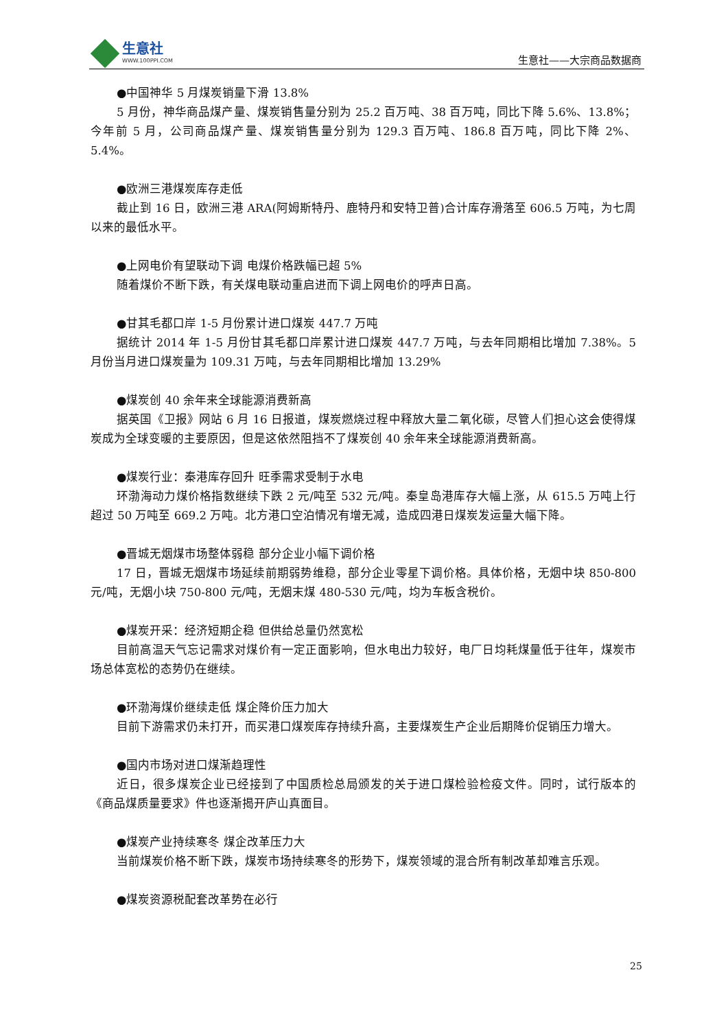生意社
WWW.100PPI.COM
生意社——大宗商品数据商
●中国神华 5 月煤炭销量下滑 13.8%
5 月份，神华商品煤产量、煤炭销售量分别为 25.2 百万吨、38 百万吨，同比下降 5.6%、13.8%；今年前 5 月，公司商品煤产量、煤炭销售量分别为 129.3 百万吨、186.8 百万吨，同比下降 2%、5.4%。
●欧洲三港煤炭库存走低
截止到 16 日，欧洲三港 ARA(阿姆斯特丹、鹿特丹和安特卫普)合计库存滑落至 606.5 万吨，为七周以来的最低水平。
●上网电价有望联动下调 电煤价格跌幅已超 5%
随着煤价不断下跌，有关煤电联动重启进而下调上网电价的呼声日高。
●甘其毛都口岸 1-5 月份累计进口煤炭 447.7 万吨
据统计 2014 年 1-5 月份甘其毛都口岸累计进口煤炭 447.7 万吨，与去年同期相比增加 7.38%。5 月份当月进口煤炭量为 109.31 万吨，与去年同期相比增加 13.29%
●煤炭创 40 余年来全球能源消费新高
据英国《卫报》网站 6 月 16 日报道，煤炭燃烧过程中释放大量二氧化碳，尽管人们担心这会使得煤炭成为全球变暖的主要原因，但是这依然阻挡不了煤炭创 40 余年来全球能源消费新高。
●煤炭行业：秦港库存回升 旺季需求受制于水电
环渤海动力煤价格指数继续下跌 2 元/吨至 532 元/吨。秦皇岛港库存大幅上涨，从 615.5 万吨上行超过 50 万吨至 669.2 万吨。北方港口空泊情况有增无减，造成四港日煤炭发运量大幅下降。
●晋城无烟煤市场整体弱稳 部分企业小幅下调价格
17 日，晋城无烟煤市场延续前期弱势维稳，部分企业零星下调价格。具体价格，无烟中块 850-800 元/吨，无烟小块 750-800 元/吨，无烟末煤 480-530 元/吨，均为车板含税价。
●煤炭开采：经济短期企稳 但供给总量仍然宽松
目前高温天气忘记需求对煤价有一定正面影响，但水电出力较好，电厂日均耗煤量低于往年，煤炭市场总体宽松的态势仍在继续。
●环渤海煤价继续走低 煤企降价压力加大
目前下游需求仍未打开，而买港口煤炭库存持续升高，主要煤炭生产企业后期降价促销压力增大。
●国内市场对进口煤渐趋理性
近日，很多煤炭企业已经接到了中国质检总局颁发的关于进口煤检验检疫文件。同时，试行版本的《商品煤质量要求》件也逐渐揭开庐山真面目。
●煤炭产业持续寒冬 煤企改革压力大
当前煤炭价格不断下跌，煤炭市场持续寒冬的形势下，煤炭领域的混合所有制改革却难言乐观。
●煤炭资源税配套改革势在必行
25